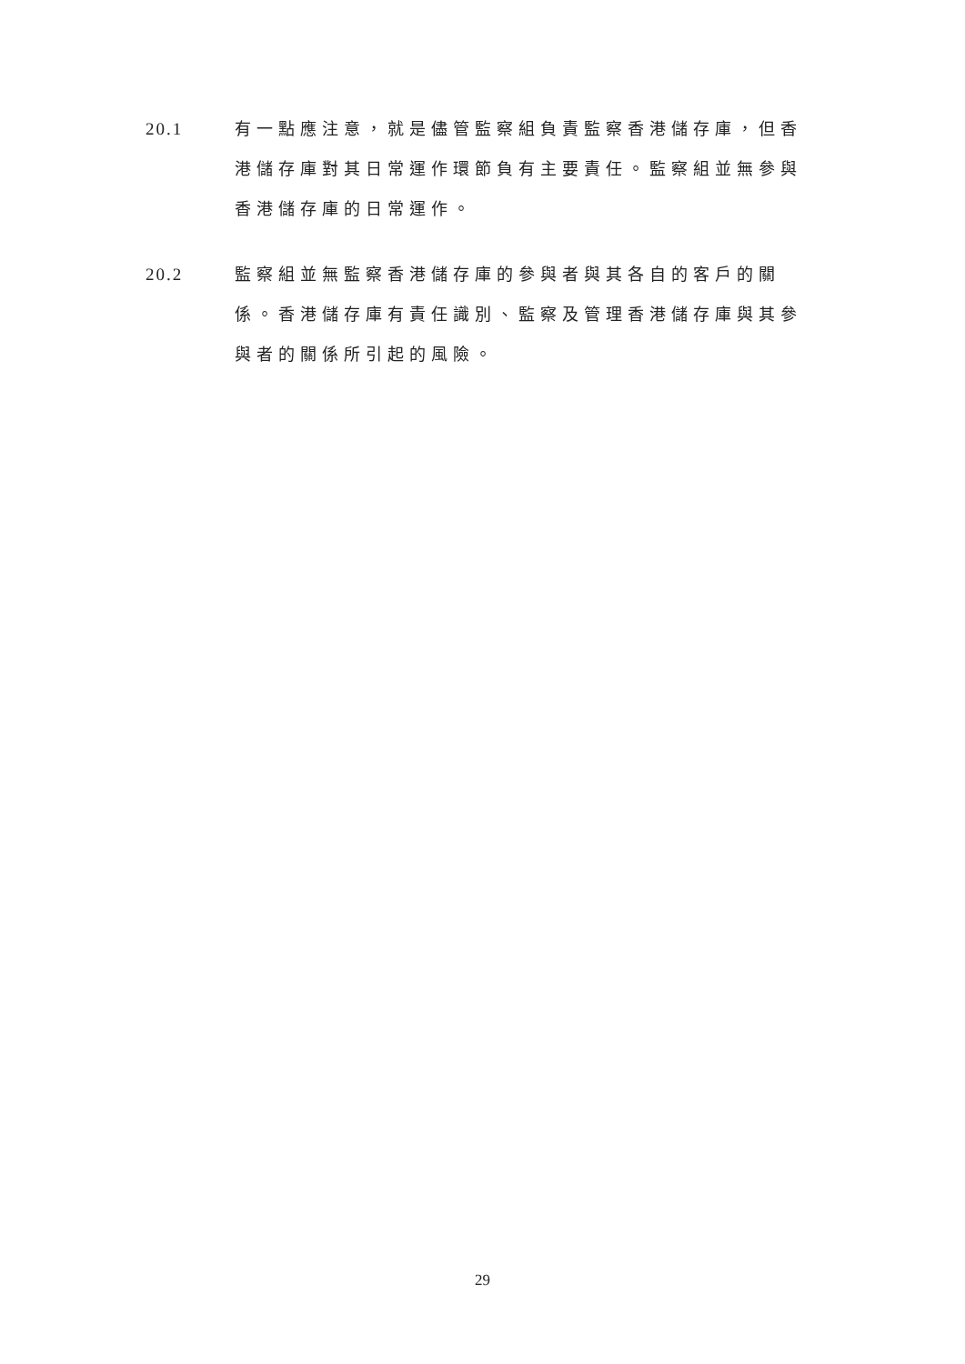20.1 有一點應注意，就是儘管監察組負責監察香港儲存庫，但香港儲存庫對其日常運作環節負有主要責任。監察組並無參與香港儲存庫的日常運作。
20.2 監察組並無監察香港儲存庫的參與者與其各自的客戶的關係。香港儲存庫有責任識別、監察及管理香港儲存庫與其參與者的關係所引起的風險。
29